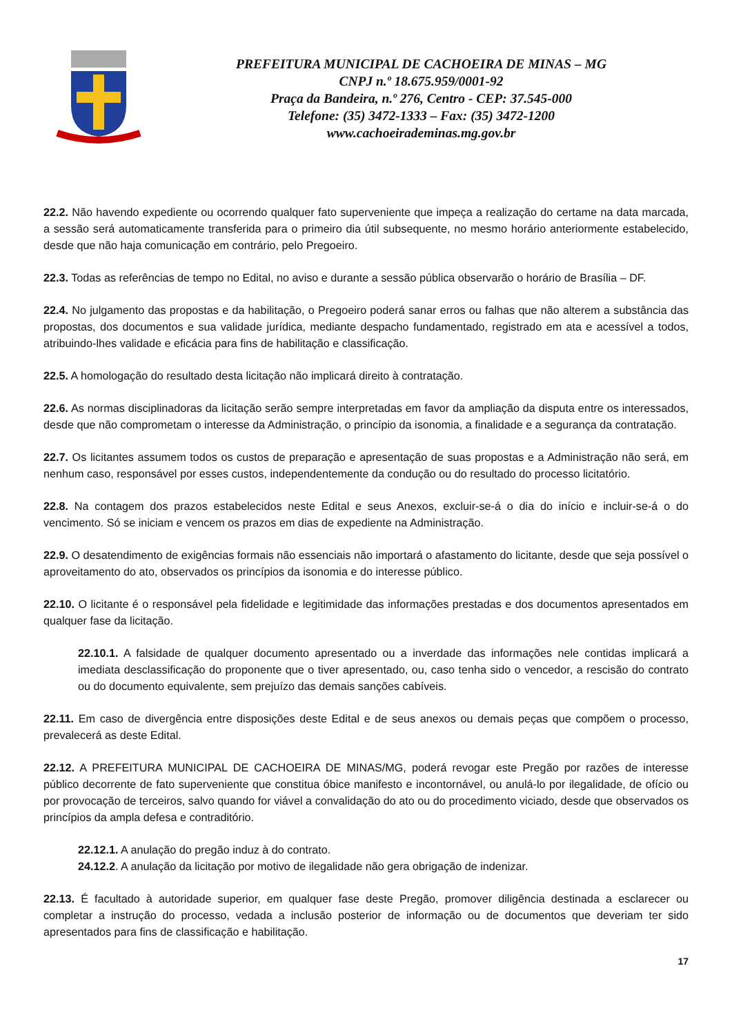PREFEITURA MUNICIPAL DE CACHOEIRA DE MINAS – MG
CNPJ n.º 18.675.959/0001-92
Praça da Bandeira, n.º 276, Centro - CEP: 37.545-000
Telefone: (35) 3472-1333 – Fax: (35) 3472-1200
www.cachoeirademinas.mg.gov.br
22.2. Não havendo expediente ou ocorrendo qualquer fato superveniente que impeça a realização do certame na data marcada, a sessão será automaticamente transferida para o primeiro dia útil subsequente, no mesmo horário anteriormente estabelecido, desde que não haja comunicação em contrário, pelo Pregoeiro.
22.3. Todas as referências de tempo no Edital, no aviso e durante a sessão pública observarão o horário de Brasília – DF.
22.4. No julgamento das propostas e da habilitação, o Pregoeiro poderá sanar erros ou falhas que não alterem a substância das propostas, dos documentos e sua validade jurídica, mediante despacho fundamentado, registrado em ata e acessível a todos, atribuindo-lhes validade e eficácia para fins de habilitação e classificação.
22.5. A homologação do resultado desta licitação não implicará direito à contratação.
22.6. As normas disciplinadoras da licitação serão sempre interpretadas em favor da ampliação da disputa entre os interessados, desde que não comprometam o interesse da Administração, o princípio da isonomia, a finalidade e a segurança da contratação.
22.7. Os licitantes assumem todos os custos de preparação e apresentação de suas propostas e a Administração não será, em nenhum caso, responsável por esses custos, independentemente da condução ou do resultado do processo licitatório.
22.8. Na contagem dos prazos estabelecidos neste Edital e seus Anexos, excluir-se-á o dia do início e incluir-se-á o do vencimento. Só se iniciam e vencem os prazos em dias de expediente na Administração.
22.9. O desatendimento de exigências formais não essenciais não importará o afastamento do licitante, desde que seja possível o aproveitamento do ato, observados os princípios da isonomia e do interesse público.
22.10. O licitante é o responsável pela fidelidade e legitimidade das informações prestadas e dos documentos apresentados em qualquer fase da licitação.
22.10.1. A falsidade de qualquer documento apresentado ou a inverdade das informações nele contidas implicará a imediata desclassificação do proponente que o tiver apresentado, ou, caso tenha sido o vencedor, a rescisão do contrato ou do documento equivalente, sem prejuízo das demais sanções cabíveis.
22.11. Em caso de divergência entre disposições deste Edital e de seus anexos ou demais peças que compõem o processo, prevalecerá as deste Edital.
22.12. A PREFEITURA MUNICIPAL DE CACHOEIRA DE MINAS/MG, poderá revogar este Pregão por razões de interesse público decorrente de fato superveniente que constitua óbice manifesto e incontornável, ou anulá-lo por ilegalidade, de ofício ou por provocação de terceiros, salvo quando for viável a convalidação do ato ou do procedimento viciado, desde que observados os princípios da ampla defesa e contraditório.
22.12.1. A anulação do pregão induz à do contrato.
24.12.2. A anulação da licitação por motivo de ilegalidade não gera obrigação de indenizar.
22.13. É facultado à autoridade superior, em qualquer fase deste Pregão, promover diligência destinada a esclarecer ou completar a instrução do processo, vedada a inclusão posterior de informação ou de documentos que deveriam ter sido apresentados para fins de classificação e habilitação.
17